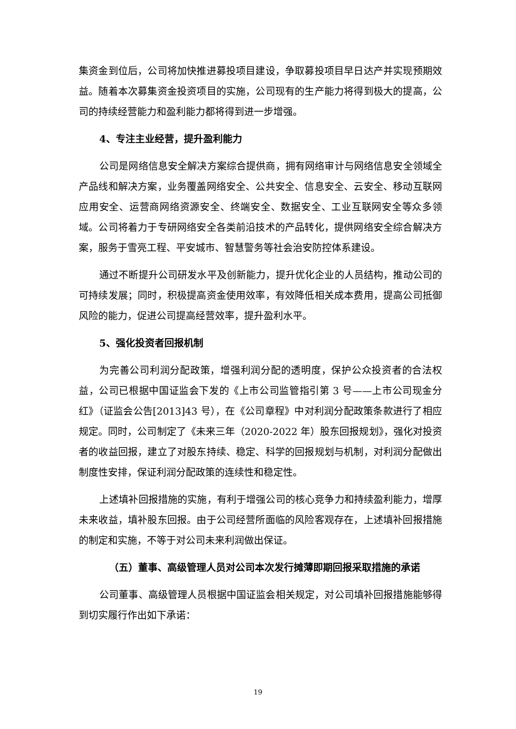集资金到位后，公司将加快推进募投项目建设，争取募投项目早日达产并实现预期效益。随着本次募集资金投资项目的实施，公司现有的生产能力将得到极大的提高，公司的持续经营能力和盈利能力都将得到进一步增强。
4、专注主业经营，提升盈利能力
公司是网络信息安全解决方案综合提供商，拥有网络审计与网络信息安全领域全产品线和解决方案，业务覆盖网络安全、公共安全、信息安全、云安全、移动互联网应用安全、运营商网络资源安全、终端安全、数据安全、工业互联网安全等众多领域。公司将着力于专研网络安全各类前沿技术的产品转化，提供网络安全综合解决方案，服务于雪亮工程、平安城市、智慧警务等社会治安防控体系建设。
通过不断提升公司研发水平及创新能力，提升优化企业的人员结构，推动公司的可持续发展；同时，积极提高资金使用效率，有效降低相关成本费用，提高公司抵御风险的能力，促进公司提高经营效率，提升盈利水平。
5、强化投资者回报机制
为完善公司利润分配政策，增强利润分配的透明度，保护公众投资者的合法权益，公司已根据中国证监会下发的《上市公司监管指引第 3 号——上市公司现金分红》（证监会公告[2013]43 号），在《公司章程》中对利润分配政策条款进行了相应规定。同时，公司制定了《未来三年（2020-2022 年）股东回报规划》，强化对投资者的收益回报，建立了对股东持续、稳定、科学的回报规划与机制，对利润分配做出制度性安排，保证利润分配政策的连续性和稳定性。
上述填补回报措施的实施，有利于增强公司的核心竞争力和持续盈利能力，增厚未来收益，填补股东回报。由于公司经营所面临的风险客观存在，上述填补回报措施的制定和实施，不等于对公司未来利润做出保证。
（五）董事、高级管理人员对公司本次发行摊薄即期回报采取措施的承诺
公司董事、高级管理人员根据中国证监会相关规定，对公司填补回报措施能够得到切实履行作出如下承诺：
19